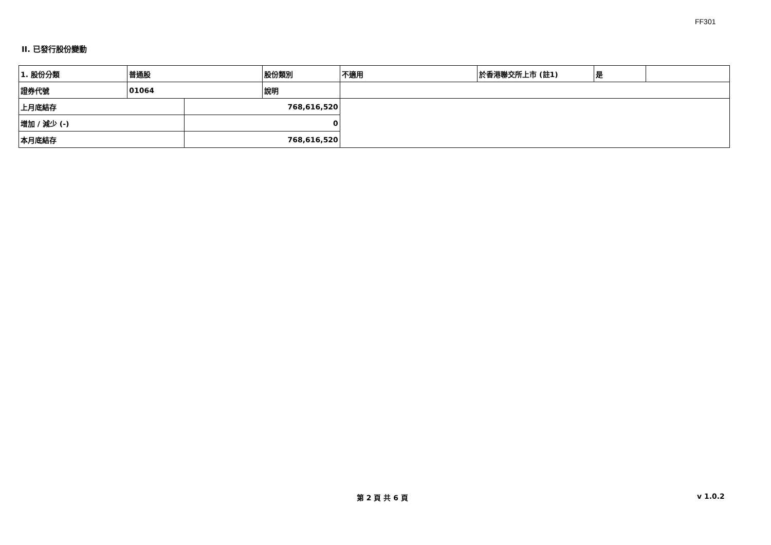FF301
II. 已發行股份變動
| 1. 股份分類 | 普通股 | | 股份類別 | 不適用 | 於香港聯交所上市 (註1) | 是 | |
| 證券代號 | 01064 | | 說明 | | | | |
| 上月底結存 | | 768,616,520 | | | | | |
| 增加 / 減少 (-) | | 0 | | | | | |
| 本月底結存 | | 768,616,520 | | | | | |
第 2 頁 共 6 頁 v 1.0.2